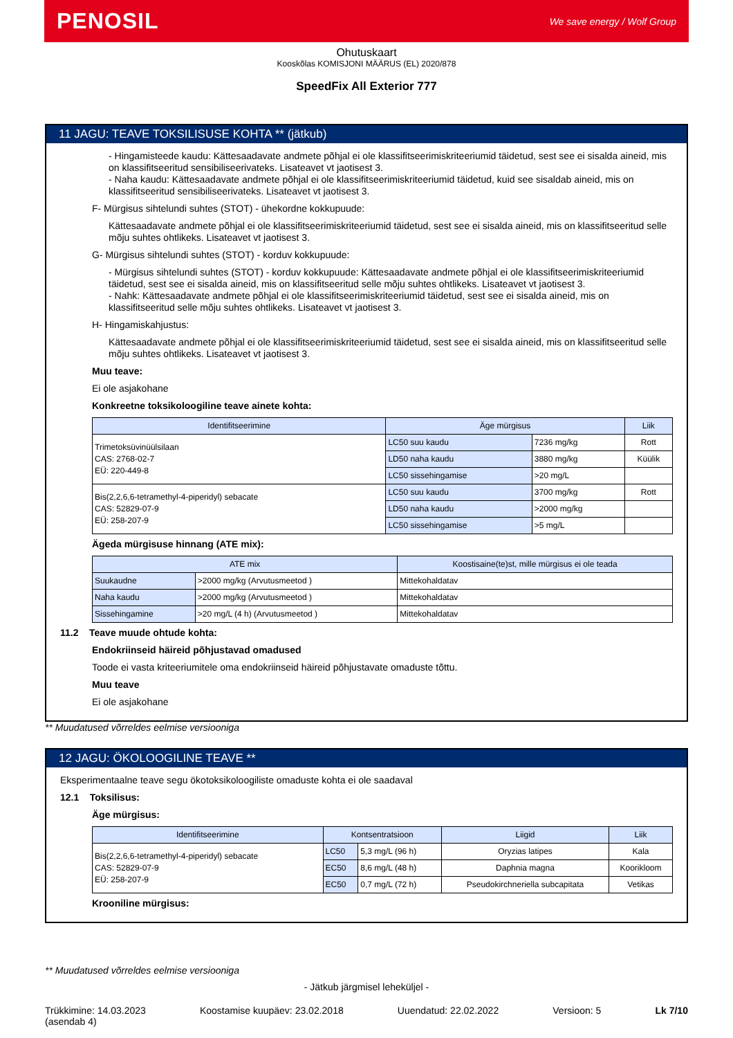PENOSIL We save energy / Wolf Group
Ohutuskaart
Kooskõlas KOMISJONI MÄÄRUS (EL) 2020/878
SpeedFix All Exterior 777
11 JAGU: TEAVE TOKSILISUSE KOHTA ** (jätkub)
- Hingamisteede kaudu: Kättesaadavate andmete põhjal ei ole klassifitseerimiskriteeriumid täidetud, sest see ei sisalda aineid, mis on klassifitseeritud sensibiliseerivateks. Lisateavet vt jaotisest 3.
- Naha kaudu: Kättesaadavate andmete põhjal ei ole klassifitseerimiskriteeriumid täidetud, kuid see sisaldab aineid, mis on klassifitseeritud sensibiliseerivateks. Lisateavet vt jaotisest 3.
F- Mürgisus sihtelundi suhtes (STOT) - ühekordne kokkupuude:
Kättesaadavate andmete põhjal ei ole klassifitseerimiskriteeriumid täidetud, sest see ei sisalda aineid, mis on klassifitseeritud selle mõju suhtes ohtlikeks. Lisateavet vt jaotisest 3.
G- Mürgisus sihtelundi suhtes (STOT) - korduv kokkupuude:
- Mürgisus sihtelundi suhtes (STOT) - korduv kokkupuude: Kättesaadavate andmete põhjal ei ole klassifitseerimiskriteeriumid täidetud, sest see ei sisalda aineid, mis on klassifitseeritud selle mõju suhtes ohtlikeks. Lisateavet vt jaotisest 3.
- Nahk: Kättesaadavate andmete põhjal ei ole klassifitseerimiskriteeriumid täidetud, sest see ei sisalda aineid, mis on klassifitseeritud selle mõju suhtes ohtlikeks. Lisateavet vt jaotisest 3.
H- Hingamiskahjustus:
Kättesaadavate andmete põhjal ei ole klassifitseerimiskriteeriumid täidetud, sest see ei sisalda aineid, mis on klassifitseeritud selle mõju suhtes ohtlikeks. Lisateavet vt jaotisest 3.
Muu teave:
Ei ole asjakohane
Konkreetne toksikoloogiline teave ainete kohta:
| Identifitseerimine | Äge mürgisus | | Liik |
| --- | --- | --- | --- |
| Trimetoksüvinüülsilaan CAS: 2768-02-7 EÜ: 220-449-8 | LC50 suu kaudu | 7236 mg/kg | Rott |
| | LD50 naha kaudu | 3880 mg/kg | Küülik |
| | LC50 sissehingamise | >20 mg/L | |
| Bis(2,2,6,6-tetramethyl-4-piperidyl) sebacate CAS: 52829-07-9 EÜ: 258-207-9 | LC50 suu kaudu | 3700 mg/kg | Rott |
| | LD50 naha kaudu | >2000 mg/kg | |
| | LC50 sissehingamise | >5 mg/L | |
Ägeda mürgisuse hinnang (ATE mix):
| ATE mix | | Koostisaine(te)st, mille mürgisus ei ole teada |
| --- | --- | --- |
| Suukaudne | >2000 mg/kg (Arvutusmeetod ) | Mittekohaldatav |
| Naha kaudu | >2000 mg/kg (Arvutusmeetod ) | Mittekohaldatav |
| Sissehingamine | >20 mg/L (4 h) (Arvutusmeetod ) | Mittekohaldatav |
11.2 Teave muude ohtude kohta:
Endokriinseid häireid põhjustavad omadused
Toode ei vasta kriteeriumitele oma endokriinseid häireid põhjustavate omaduste tõttu.
Muu teave
Ei ole asjakohane
** Muudatused võrreldes eelmise versiooniga
12 JAGU: ÖKOLOOGILINE TEAVE **
Eksperimentaalne teave segu ökotoksikoloogiliste omaduste kohta ei ole saadaval
12.1 Toksilisus:
Äge mürgisus:
| Identifitseerimine | Kontsentratsioon | | Liigid | Liik |
| --- | --- | --- | --- | --- |
| Bis(2,2,6,6-tetramethyl-4-piperidyl) sebacate CAS: 52829-07-9 EÜ: 258-207-9 | LC50 | 5,3 mg/L (96 h) | Oryzias latipes | Kala |
| | EC50 | 8,6 mg/L (48 h) | Daphnia magna | Koorikloom |
| | EC50 | 0,7 mg/L (72 h) | Pseudokirchneriella subcapitata | Vetikas |
Krooniline mürgisus:
** Muudatused võrreldes eelmise versiooniga
- Jätkub järgmisel leheküljel -
Trükkimine: 14.03.2023
(asendab 4) Koostamise kuupäev: 23.02.2018 Uuendatud: 22.02.2022 Versioon: 5 Lk 7/10